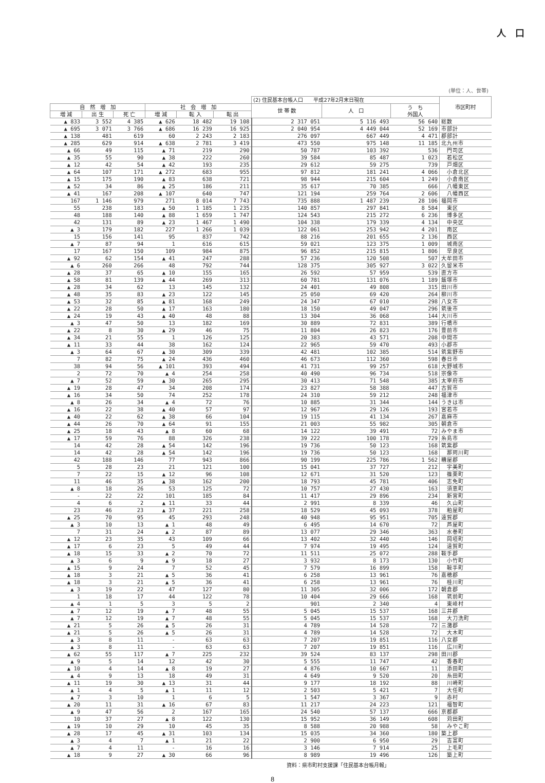人　口
(単位：人、世帯)
| | | | | | | (2) 住民基本台帳人口 平成27年2月末日現在 | | | 市区町村 |
| --- | --- | --- | --- | --- | --- | --- | --- | --- | --- |
| 自 然 増 加 | | | 社 会 増 加 | | | 世 帯 数 | 人 口 | う ち 外国人 | |
| 増 減 | 出 生 | 死 亡 | 増 減 | 転 入 | 転 出 | | | | |
| ▲ 833 | 3 552 | 4 385 | ▲ 626 | 18 482 | 19 108 | 2 317 051 | 5 116 493 | 56 640 | 総数 |
| ▲ 695 | 3 071 | 3 766 | ▲ 686 | 16 239 | 16 925 | 2 040 954 | 4 449 044 | 52 169 | 市部計 |
| ▲ 138 | 481 | 619 | 60 | 2 243 | 2 183 | 276 097 | 667 449 | 4 471 | 郡部計 |
| ▲ 285 | 629 | 914 | ▲ 638 | 2 781 | 3 419 | 473 550 | 975 148 | 11 185 | 北九州市 |
| ▲ 66 | 49 | 115 | ▲ 71 | 219 | 290 | 50 787 | 103 392 | 536 | 門司区 |
| ▲ 35 | 55 | 90 | ▲ 38 | 222 | 260 | 39 584 | 85 487 | 1 023 | 若松区 |
| ▲ 12 | 42 | 54 | ▲ 42 | 193 | 235 | 29 612 | 59 275 | 739 | 戸畑区 |
| ▲ 64 | 107 | 171 | ▲ 272 | 683 | 955 | 97 812 | 181 241 | 4 066 | 小倉北区 |
| ▲ 15 | 175 | 190 | ▲ 83 | 638 | 721 | 98 944 | 215 604 | 1 249 | 小倉南区 |
| ▲ 52 | 34 | 86 | ▲ 25 | 186 | 211 | 35 617 | 70 385 | 666 | 八幡東区 |
| ▲ 41 | 167 | 208 | ▲ 107 | 640 | 747 | 121 194 | 259 764 | 2 606 | 八幡西区 |
| 167 | 1 146 | 979 | 271 | 8 014 | 7 743 | 735 888 | 1 487 239 | 28 106 | 福岡市 |
| 55 | 238 | 183 | ▲ 50 | 1 185 | 1 235 | 140 857 | 297 841 | 8 584 | 東区 |
| 48 | 188 | 140 | ▲ 88 | 1 659 | 1 747 | 124 543 | 215 272 | 6 236 | 博多区 |
| 42 | 131 | 89 | ▲ 23 | 1 467 | 1 490 | 104 338 | 179 339 | 4 134 | 中央区 |
| ▲ 3 | 179 | 182 | 227 | 1 266 | 1 039 | 122 061 | 253 942 | 4 201 | 南区 |
| 15 | 156 | 141 | 95 | 837 | 742 | 88 216 | 201 655 | 2 136 | 西区 |
| ▲ 7 | 87 | 94 | 1 | 616 | 615 | 59 021 | 123 375 | 1 009 | 城南区 |
| 17 | 167 | 150 | 109 | 984 | 875 | 96 852 | 215 815 | 1 806 | 早良区 |
| ▲ 92 | 62 | 154 | ▲ 41 | 247 | 288 | 57 236 | 120 508 | 507 | 大牟田市 |
| ▲ 6 | 260 | 266 | 48 | 792 | 744 | 128 375 | 305 927 | 3 022 | 久留米市 |
| ▲ 28 | 37 | 65 | ▲ 10 | 155 | 165 | 26 592 | 57 959 | 539 | 直方市 |
| ▲ 58 | 81 | 139 | ▲ 44 | 269 | 313 | 60 781 | 131 076 | 1 189 | 飯塚市 |
| ▲ 28 | 34 | 62 | 13 | 145 | 132 | 24 401 | 49 808 | 315 | 田川市 |
| ▲ 48 | 35 | 83 | ▲ 23 | 122 | 145 | 25 050 | 69 420 | 264 | 柳川市 |
| ▲ 53 | 32 | 85 | ▲ 81 | 168 | 249 | 24 347 | 67 010 | 298 | 八女市 |
| ▲ 22 | 28 | 50 | ▲ 17 | 163 | 180 | 18 150 | 49 047 | 296 | 筑後市 |
| ▲ 24 | 19 | 43 | ▲ 40 | 48 | 88 | 13 304 | 36 068 | 144 | 大川市 |
| ▲ 3 | 47 | 50 | 13 | 182 | 169 | 30 889 | 72 831 | 389 | 行橋市 |
| ▲ 22 | 8 | 30 | ▲ 29 | 46 | 75 | 11 804 | 26 823 | 176 | 豊前市 |
| ▲ 34 | 21 | 55 | 1 | 126 | 125 | 20 383 | 43 571 | 208 | 中間市 |
| ▲ 11 | 33 | 44 | 38 | 162 | 124 | 22 965 | 59 470 | 493 | 小郡市 |
| ▲ 3 | 64 | 67 | ▲ 30 | 309 | 339 | 42 481 | 102 385 | 514 | 筑紫野市 |
| 7 | 82 | 75 | ▲ 24 | 436 | 460 | 46 673 | 112 360 | 598 | 春日市 |
| 38 | 94 | 56 | ▲ 101 | 393 | 494 | 41 731 | 99 257 | 618 | 大野城市 |
| 2 | 72 | 70 | ▲ 4 | 254 | 258 | 40 490 | 96 734 | 518 | 宗像市 |
| ▲ 7 | 52 | 59 | ▲ 30 | 265 | 295 | 30 413 | 71 548 | 385 | 太宰府市 |
| ▲ 19 | 28 | 47 | 34 | 208 | 174 | 23 827 | 58 388 | 447 | 古賀市 |
| ▲ 16 | 34 | 50 | 74 | 252 | 178 | 24 310 | 59 212 | 248 | 福津市 |
| ▲ 8 | 26 | 34 | ▲ 4 | 72 | 76 | 10 885 | 31 344 | 144 | うきは市 |
| ▲ 16 | 22 | 38 | ▲ 40 | 57 | 97 | 12 967 | 29 126 | 193 | 宮若市 |
| ▲ 40 | 22 | 62 | ▲ 38 | 66 | 104 | 19 115 | 41 134 | 267 | 嘉麻市 |
| ▲ 44 | 26 | 70 | ▲ 64 | 91 | 155 | 21 003 | 55 982 | 305 | 朝倉市 |
| ▲ 25 | 18 | 43 | ▲ 8 | 60 | 68 | 14 122 | 39 491 | 72 | みやま市 |
| ▲ 17 | 59 | 76 | 88 | 326 | 238 | 39 222 | 100 178 | 729 | 糸島市 |
| 14 | 42 | 28 | ▲ 54 | 142 | 196 | 19 736 | 50 123 | 168 | 筑紫郡 |
| 14 | 42 | 28 | ▲ 54 | 142 | 196 | 19 736 | 50 123 | 168 | 那珂川町 |
| 42 | 188 | 146 | 77 | 943 | 866 | 90 199 | 225 786 | 1 562 | 糟屋郡 |
| 5 | 28 | 23 | 21 | 121 | 100 | 15 041 | 37 727 | 212 | 宇美町 |
| 7 | 22 | 15 | ▲ 12 | 96 | 108 | 12 671 | 31 520 | 123 | 篠栗町 |
| 11 | 46 | 35 | ▲ 38 | 162 | 200 | 18 793 | 45 781 | 406 | 志免町 |
| ▲ 8 | 18 | 26 | 53 | 125 | 72 | 10 757 | 27 430 | 163 | 須恵町 |
| - | 22 | 22 | 101 | 185 | 84 | 11 417 | 29 896 | 234 | 新宮町 |
| 4 | 6 | 2 | ▲ 11 | 33 | 44 | 2 991 | 8 339 | 46 | 久山町 |
| 23 | 46 | 23 | ▲ 37 | 221 | 258 | 18 529 | 45 093 | 378 | 粕屋町 |
| ▲ 25 | 70 | 95 | 45 | 293 | 248 | 40 948 | 95 951 | 705 | 遠賀郡 |
| ▲ 3 | 10 | 13 | ▲ 1 | 48 | 49 | 6 495 | 14 670 | 72 | 芦屋町 |
| 7 | 31 | 24 | ▲ 2 | 87 | 89 | 13 077 | 29 346 | 363 | 水巻町 |
| ▲ 12 | 23 | 35 | 43 | 109 | 66 | 13 402 | 32 440 | 146 | 岡垣町 |
| ▲ 17 | 6 | 23 | 5 | 49 | 44 | 7 974 | 19 495 | 124 | 遠賀町 |
| ▲ 18 | 15 | 33 | ▲ 2 | 70 | 72 | 11 511 | 25 072 | 288 | 鞍手郡 |
| ▲ 3 | 6 | 9 | ▲ 9 | 18 | 27 | 3 932 | 8 173 | 130 | 小竹町 |
| ▲ 15 | 9 | 24 | 7 | 52 | 45 | 7 579 | 16 899 | 158 | 鞍手町 |
| ▲ 18 | 3 | 21 | ▲ 5 | 36 | 41 | 6 258 | 13 961 | 76 | 嘉穂郡 |
| ▲ 18 | 3 | 21 | ▲ 5 | 36 | 41 | 6 258 | 13 961 | 76 | 桂川町 |
| ▲ 3 | 19 | 22 | 47 | 127 | 80 | 11 305 | 32 006 | 172 | 朝倉郡 |
| 1 | 18 | 17 | 44 | 122 | 78 | 10 404 | 29 666 | 168 | 筑前町 |
| ▲ 4 | 1 | 5 | 3 | 5 | 2 | 901 | 2 340 | 4 | 東峰村 |
| ▲ 7 | 12 | 19 | ▲ 7 | 48 | 55 | 5 045 | 15 537 | 168 | 三井郡 |
| ▲ 7 | 12 | 19 | ▲ 7 | 48 | 55 | 5 045 | 15 537 | 168 | 大刀洗町 |
| ▲ 21 | 5 | 26 | ▲ 5 | 26 | 31 | 4 789 | 14 528 | 72 | 三潴郡 |
| ▲ 21 | 5 | 26 | ▲ 5 | 26 | 31 | 4 789 | 14 528 | 72 | 大木町 |
| ▲ 3 | 8 | 11 | - | 63 | 63 | 7 207 | 19 851 | 116 | 八女郡 |
| ▲ 3 | 8 | 11 | - | 63 | 63 | 7 207 | 19 851 | 116 | 広川町 |
| ▲ 62 | 55 | 117 | ▲ 7 | 225 | 232 | 39 524 | 83 137 | 298 | 田川郡 |
| ▲ 9 | 5 | 14 | 12 | 42 | 30 | 5 555 | 11 747 | 42 | 香春町 |
| ▲ 10 | 4 | 14 | ▲ 8 | 19 | 27 | 4 876 | 10 667 | 11 | 添田町 |
| ▲ 4 | 9 | 13 | 18 | 49 | 31 | 4 649 | 9 520 | 20 | 糸田町 |
| ▲ 11 | 19 | 30 | ▲ 13 | 31 | 44 | 9 177 | 18 192 | 88 | 川崎町 |
| ▲ 1 | 4 | 5 | ▲ 1 | 11 | 12 | 2 503 | 5 421 | 7 | 大任町 |
| ▲ 7 | 3 | 10 | 1 | 6 | 5 | 1 547 | 3 367 | 9 | 赤村 |
| ▲ 20 | 11 | 31 | ▲ 16 | 67 | 83 | 11 217 | 24 223 | 121 | 福智町 |
| ▲ 9 | 47 | 56 | 2 | 167 | 165 | 24 540 | 57 137 | 666 | 京都郡 |
| 10 | 37 | 27 | ▲ 8 | 122 | 130 | 15 952 | 36 149 | 608 | 苅田町 |
| ▲ 19 | 10 | 29 | 10 | 45 | 35 | 8 588 | 20 988 | 58 | みやこ町 |
| ▲ 28 | 17 | 45 | ▲ 31 | 103 | 134 | 15 035 | 34 360 | 180 | 築上郡 |
| ▲ 3 | 4 | 7 | ▲ 1 | 21 | 22 | 2 900 | 6 950 | 29 | 吉富町 |
| ▲ 7 | 4 | 11 | - | 16 | 16 | 3 146 | 7 914 | 25 | 上毛町 |
| ▲ 18 | 9 | 27 | ▲ 30 | 66 | 96 | 8 989 | 19 496 | 126 | 築上町 |
資料：県市町村支援課「住民基本台帳月報」
8